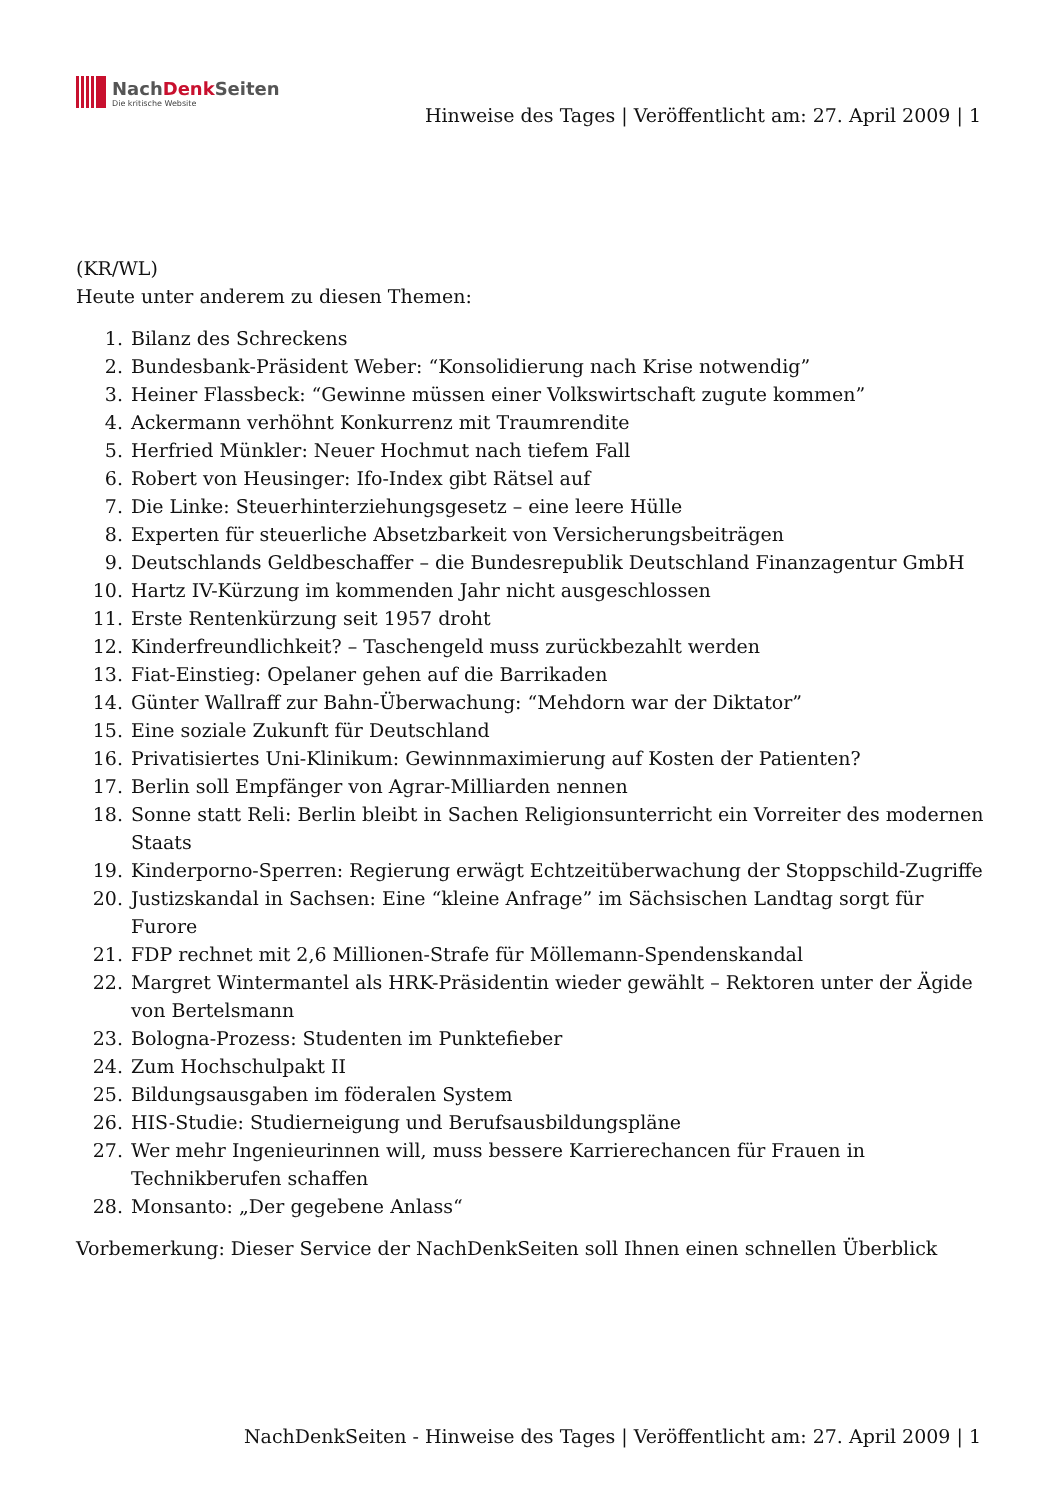NachDenk Seiten
Die kritische Website
Hinweise des Tages | Veröffentlicht am: 27. April 2009 | 1
(KR/WL)
Heute unter anderem zu diesen Themen:
1. Bilanz des Schreckens
2. Bundesbank-Präsident Weber: “Konsolidierung nach Krise notwendig”
3. Heiner Flassbeck: “Gewinne müssen einer Volkswirtschaft zugute kommen”
4. Ackermann verhöhnt Konkurrenz mit Traumrendite
5. Herfried Münkler: Neuer Hochmut nach tiefem Fall
6. Robert von Heusinger: Ifo-Index gibt Rätsel auf
7. Die Linke: Steuerhinterziehungsgesetz – eine leere Hülle
8. Experten für steuerliche Absetzbarkeit von Versicherungsbeiträgen
9. Deutschlands Geldbeschaffer – die Bundesrepublik Deutschland Finanzagentur GmbH
10. Hartz IV-Kürzung im kommenden Jahr nicht ausgeschlossen
11. Erste Rentenkürzung seit 1957 droht
12. Kinderfreundlichkeit? – Taschengeld muss zurückbezahlt werden
13. Fiat-Einstieg: Opelaner gehen auf die Barrikaden
14. Günter Wallraff zur Bahn-Überwachung: “Mehdorn war der Diktator”
15. Eine soziale Zukunft für Deutschland
16. Privatisiertes Uni-Klinikum: Gewinnmaximierung auf Kosten der Patienten?
17. Berlin soll Empfänger von Agrar-Milliarden nennen
18. Sonne statt Reli: Berlin bleibt in Sachen Religionsunterricht ein Vorreiter des modernen Staats
19. Kinderporno-Sperren: Regierung erwägt Echtzeitüberwachung der Stoppschild-Zugriffe
20. Justizskandal in Sachsen: Eine “kleine Anfrage” im Sächsischen Landtag sorgt für Furore
21. FDP rechnet mit 2,6 Millionen-Strafe für Möllemann-Spendenskandal
22. Margret Wintermantel als HRK-Präsidentin wieder gewählt – Rektoren unter der Ägide von Bertelsmann
23. Bologna-Prozess: Studenten im Punktefieber
24. Zum Hochschulpakt II
25. Bildungsausgaben im föderalen System
26. HIS-Studie: Studierneigung und Berufsausbildungspläne
27. Wer mehr Ingenieurinnen will, muss bessere Karrierechancen für Frauen in Technikberufen schaffen
28. Monsanto: „Der gegebene Anlass“
Vorbemerkung: Dieser Service der NachDenkSeiten soll Ihnen einen schnellen Überblick
NachDenkSeiten - Hinweise des Tages | Veröffentlicht am: 27. April 2009 | 1